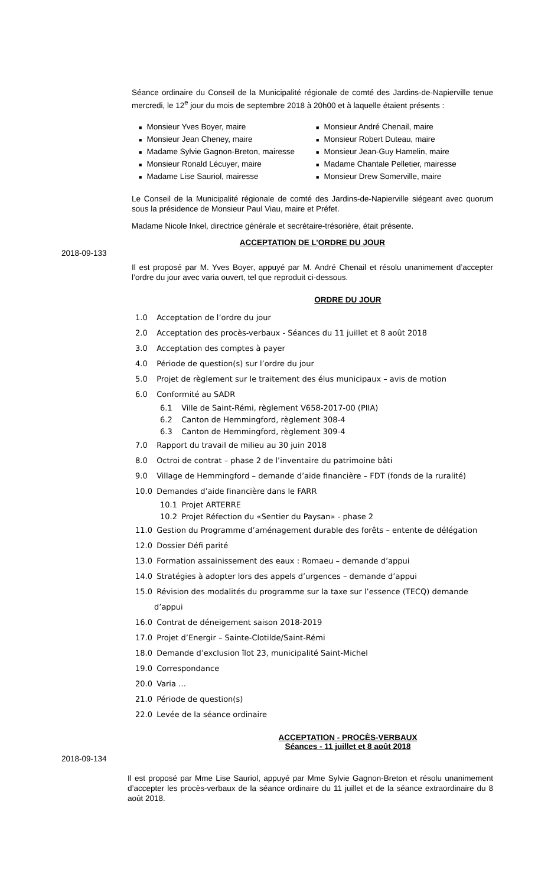Séance ordinaire du Conseil de la Municipalité régionale de comté des Jardins-de-Napierville tenue mercredi, le 12<sup>e</sup> jour du mois de septembre 2018 à 20h00 et à laquelle étaient présents :
■ Monsieur Yves Boyer, maire
■ Monsieur Jean Cheney, maire
■ Madame Sylvie Gagnon-Breton, mairesse
■ Monsieur Ronald Lécuyer, maire
■ Madame Lise Sauriol, mairesse
■ Monsieur André Chenail, maire
■ Monsieur Robert Duteau, maire
■ Monsieur Jean-Guy Hamelin, maire
■ Madame Chantale Pelletier, mairesse
■ Monsieur Drew Somerville, maire
Le Conseil de la Municipalité régionale de comté des Jardins-de-Napierville siégeant avec quorum sous la présidence de Monsieur Paul Viau, maire et Préfet.
Madame Nicole Inkel, directrice générale et secrétaire-trésorière, était présente.
2018-09-133
ACCEPTATION DE L’ORDRE DU JOUR
Il est proposé par M. Yves Boyer, appuyé par M. André Chenail et résolu unanimement d’accepter l’ordre du jour avec varia ouvert, tel que reproduit ci-dessous.
ORDRE DU JOUR
1.0 Acceptation de l’ordre du jour
2.0 Acceptation des procès-verbaux - Séances du 11 juillet et 8 août 2018
3.0 Acceptation des comptes à payer
4.0 Période de question(s) sur l’ordre du jour
5.0 Projet de règlement sur le traitement des élus municipaux – avis de motion
6.0 Conformité au SADR
6.1 Ville de Saint-Rémi, règlement V658-2017-00 (PIIA)
6.2 Canton de Hemmingford, règlement 308-4
6.3 Canton de Hemmingford, règlement 309-4
7.0 Rapport du travail de milieu au 30 juin 2018
8.0 Octroi de contrat – phase 2 de l’inventaire du patrimoine bâti
9.0 Village de Hemmingford – demande d’aide financière – FDT (fonds de la ruralité)
10.0 Demandes d’aide financière dans le FARR
10.1 Projet ARTERRE
10.2 Projet Réfection du «Sentier du Paysan» - phase 2
11.0 Gestion du Programme d’aménagement durable des forêts – entente de délégation
12.0 Dossier Défi parité
13.0 Formation assainissement des eaux : Romaeu – demande d’appui
14.0 Stratégies à adopter lors des appels d’urgences – demande d’appui
15.0 Révision des modalités du programme sur la taxe sur l’essence (TECQ) demande
d’appui
16.0 Contrat de déneigement saison 2018-2019
17.0 Projet d’Energir – Sainte-Clotilde/Saint-Rémi
18.0 Demande d’exclusion îlot 23, municipalité Saint-Michel
19.0 Correspondance
20.0 Varia …
21.0 Période de question(s)
22.0 Levée de la séance ordinaire
2018-09-134
ACCEPTATION - PROCÈS-VERBAUX
Séances - 11 juillet et 8 août 2018
Il est proposé par Mme Lise Sauriol, appuyé par Mme Sylvie Gagnon-Breton et résolu unanimement d’accepter les procès-verbaux de la séance ordinaire du 11 juillet et de la séance extraordinaire du 8 août 2018.